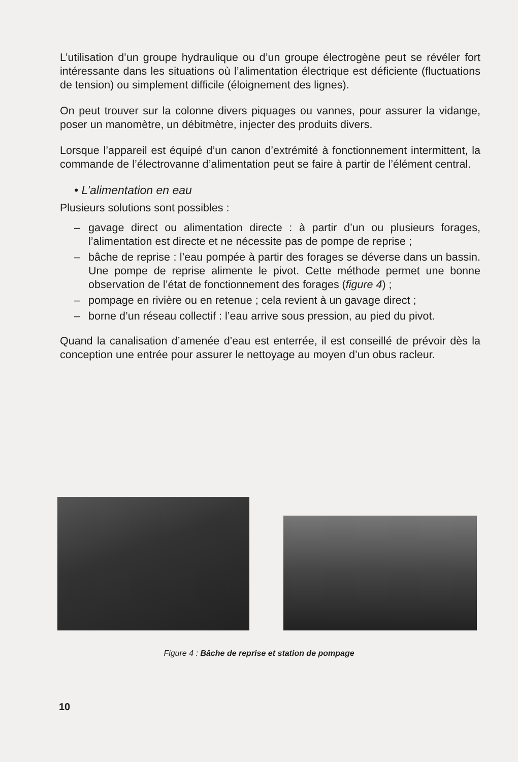L’utilisation d’un groupe hydraulique ou d’un groupe électrogène peut se révéler fort intéressante dans les situations où l’alimentation électrique est déficiente (fluctuations de tension) ou simplement difficile (éloignement des lignes).
On peut trouver sur la colonne divers piquages ou vannes, pour assurer la vidange, poser un manomètre, un débitmètre, injecter des produits divers.
Lorsque l’appareil est équipé d’un canon d’extrémité à fonctionnement intermittent, la commande de l’électrovanne d’alimentation peut se faire à partir de l’élément central.
• L’alimentation en eau
Plusieurs solutions sont possibles :
– gavage direct ou alimentation directe : à partir d’un ou plusieurs forages, l’alimentation est directe et ne nécessite pas de pompe de reprise ;
– bâche de reprise : l’eau pompée à partir des forages se déverse dans un bassin. Une pompe de reprise alimente le pivot. Cette méthode permet une bonne observation de l’état de fonctionnement des forages (figure 4) ;
– pompage en rivière ou en retenue ; cela revient à un gavage direct ;
– borne d’un réseau collectif : l’eau arrive sous pression, au pied du pivot.
Quand la canalisation d’amenée d’eau est enterrée, il est conseillé de prévoir dès la conception une entrée pour assurer le nettoyage au moyen d’un obus racleur.
Figure 4 : Bâche de reprise et station de pompage
10